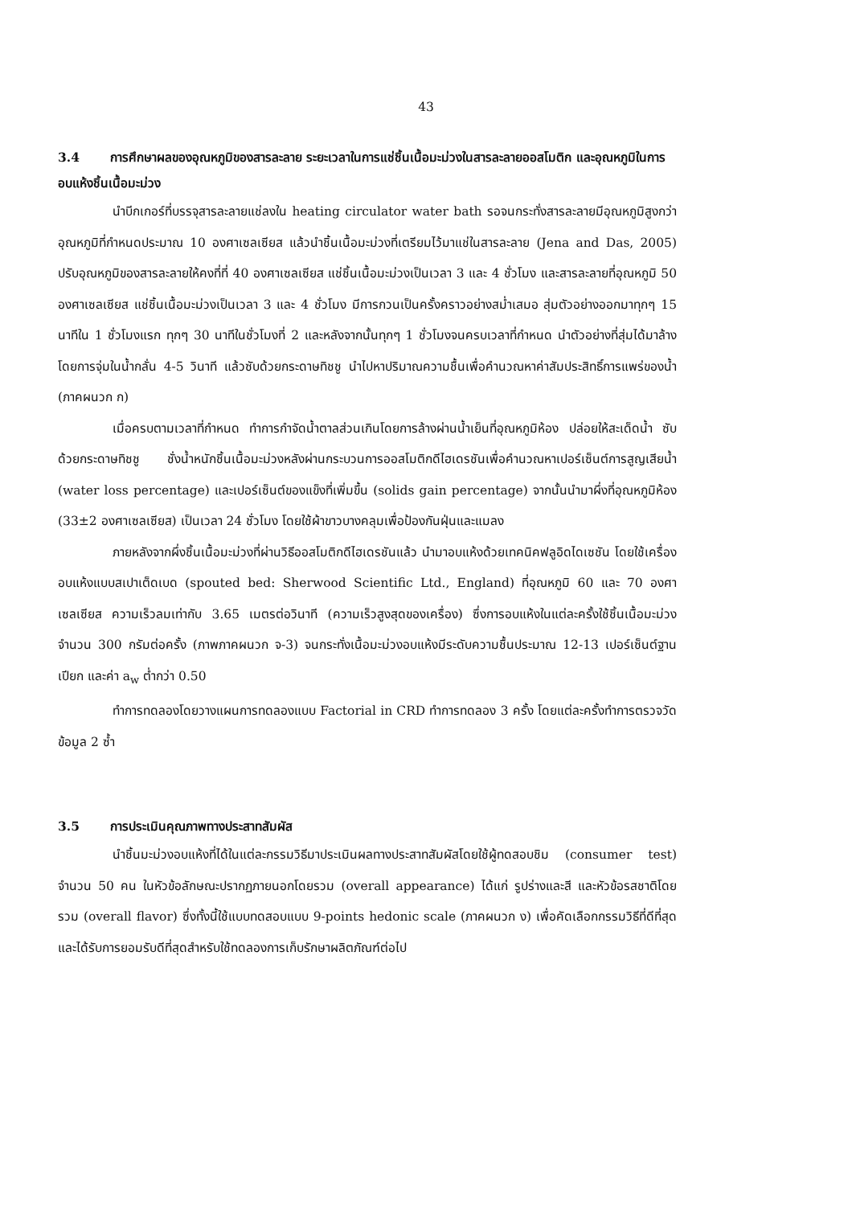43
3.4 การศึกษาผลของอุณหภูมิของสารละลาย ระยะเวลาในการแช่ชิ้นเนื้อมะม่วงในสารละลายออสโมติก และอุณหภูมิในการอบแห้งชิ้นเนื้อมะม่วง
นำบีกเกอร์ที่บรรจุสารละลายแช่ลงใน heating circulator water bath รอจนกระทั่งสารละลายมีอุณหภูมิสูงกว่าอุณหภูมิที่กำหนดประมาณ 10 องศาเซลเซียส แล้วนำชิ้นเนื้อมะม่วงที่เตรียมไว้มาแช่ในสารละลาย (Jena and Das, 2005) ปรับอุณหภูมิของสารละลายให้คงที่ที่ 40 องศาเซลเซียส แช่ชิ้นเนื้อมะม่วงเป็นเวลา 3 และ 4 ชั่วโมง และสารละลายที่อุณหภูมิ 50 องศาเซลเซียส แช่ชิ้นเนื้อมะม่วงเป็นเวลา 3 และ 4 ชั่วโมง มีการกวนเป็นครั้งคราวอย่างสม่ำเสมอ สุ่มตัวอย่างออกมาทุกๆ 15 นาทีใน 1 ชั่วโมงแรก ทุกๆ 30 นาทีในชั่วโมงที่ 2 และหลังจากนั้นทุกๆ 1 ชั่วโมงจนครบเวลาที่กำหนด นำตัวอย่างที่สุ่มได้มาล้างโดยการจุ่มในน้ำกลั่น 4-5 วินาที แล้วซับด้วยกระดาษทิชชู นำไปหาปริมาณความชื้นเพื่อคำนวณหาค่าสัมประสิทธิ์การแพร่ของน้ำ (ภาคผนวก ก)
เมื่อครบตามเวลาที่กำหนด ทำการกำจัดน้ำตาลส่วนเกินโดยการล้างผ่านน้ำเย็นที่อุณหภูมิห้อง ปล่อยให้สะเด็ดน้ำ ซับด้วยกระดาษทิชชู ชั่งน้ำหนักชิ้นเนื้อมะม่วงหลังผ่านกระบวนการออสโมติกดีไฮเดรชันเพื่อคำนวณหาเปอร์เซ็นต์การสูญเสียน้ำ (water loss percentage) และเปอร์เซ็นต์ของแข็งที่เพิ่มขึ้น (solids gain percentage) จากนั้นนำมาผึ่งที่อุณหภูมิห้อง (33±2 องศาเซลเซียส) เป็นเวลา 24 ชั่วโมง โดยใช้ผ้าขาวบางคลุมเพื่อป้องกันฝุ่นและแมลง
ภายหลังจากผึ่งชิ้นเนื้อมะม่วงที่ผ่านวิธีออสโมติกดีไฮเดรชันแล้ว นำมาอบแห้งด้วยเทคนิคฟลูอิดไดเซชัน โดยใช้เครื่องอบแห้งแบบสเปาเต็ดเบด (spouted bed: Sherwood Scientific Ltd., England) ที่อุณหภูมิ 60 และ 70 องศาเซลเซียส ความเร็วลมเท่ากับ 3.65 เมตรต่อวินาที (ความเร็วสูงสุดของเครื่อง) ซึ่งการอบแห้งในแต่ละครั้งใช้ชิ้นเนื้อมะม่วงจำนวน 300 กรัมต่อครั้ง (ภาพภาคผนวก จ-3) จนกระทั่งเนื้อมะม่วงอบแห้งมีระดับความชื้นประมาณ 12-13 เปอร์เซ็นต์ฐานเปียก และค่า a<sub>w</sub> ต่ำกว่า 0.50
ทำการทดลองโดยวางแผนการทดลองแบบ Factorial in CRD ทำการทดลอง 3 ครั้ง โดยแต่ละครั้งทำการตรวจวัดข้อมูล 2 ซ้ำ
3.5 การประเมินคุณภาพทางประสาทสัมผัส
นำชิ้นมะม่วงอบแห้งที่ได้ในแต่ละกรรมวิธีมาประเมินผลทางประสาทสัมผัสโดยใช้ผู้ทดสอบชิม (consumer test) จำนวน 50 คน ในหัวข้อลักษณะปรากฏภายนอกโดยรวม (overall appearance) ได้แก่ รูปร่างและสี และหัวข้อรสชาติโดยรวม (overall flavor) ซึ่งทั้งนี้ใช้แบบทดสอบแบบ 9-points hedonic scale (ภาคผนวก ง) เพื่อคัดเลือกกรรมวิธีที่ดีที่สุดและได้รับการยอมรับดีที่สุดสำหรับใช้ทดลองการเก็บรักษาผลิตภัณฑ์ต่อไป